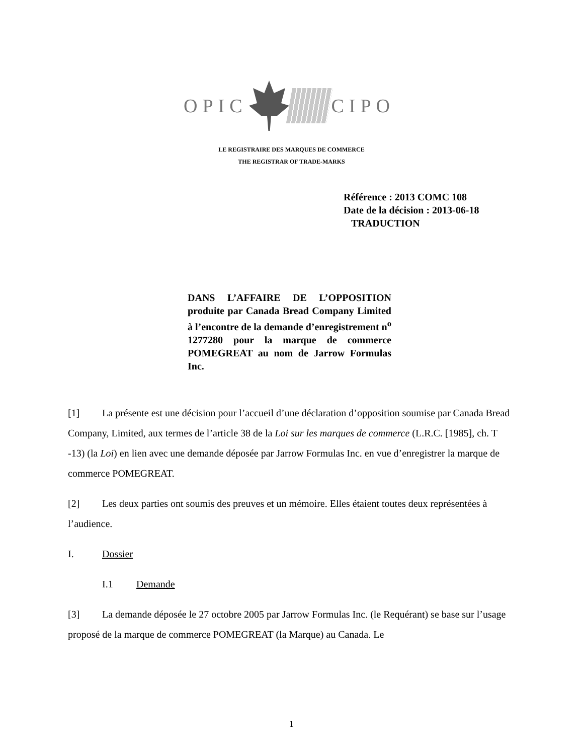OPIC CIPO
LE REGISTRAIRE DES MARQUES DE COMMERCE
THE REGISTRAR OF TRADE-MARKS
Référence : 2013 COMC 108
Date de la décision : 2013-06-18
TRADUCTION
DANS L’AFFAIRE DE L’OPPOSITION produite par Canada Bread Company Limited à l’encontre de la demande d’enregistrement n<sup>o</sup> 1277280 pour la marque de commerce POMEGREAT au nom de Jarrow Formulas Inc.
[1] La présente est une décision pour l’accueil d’une déclaration d’opposition soumise par Canada Bread Company, Limited, aux termes de l’article 38 de la Loi sur les marques de commerce (L.R.C. [1985], ch. T -13) (la Loi) en lien avec une demande déposée par Jarrow Formulas Inc. en vue d’enregistrer la marque de commerce POMEGREAT.
[2] Les deux parties ont soumis des preuves et un mémoire. Elles étaient toutes deux représentées à l’audience.
I. Dossier
I.1 Demande
[3] La demande déposée le 27 octobre 2005 par Jarrow Formulas Inc. (le Requérant) se base sur l’usage proposé de la marque de commerce POMEGREAT (la Marque) au Canada. Le
1